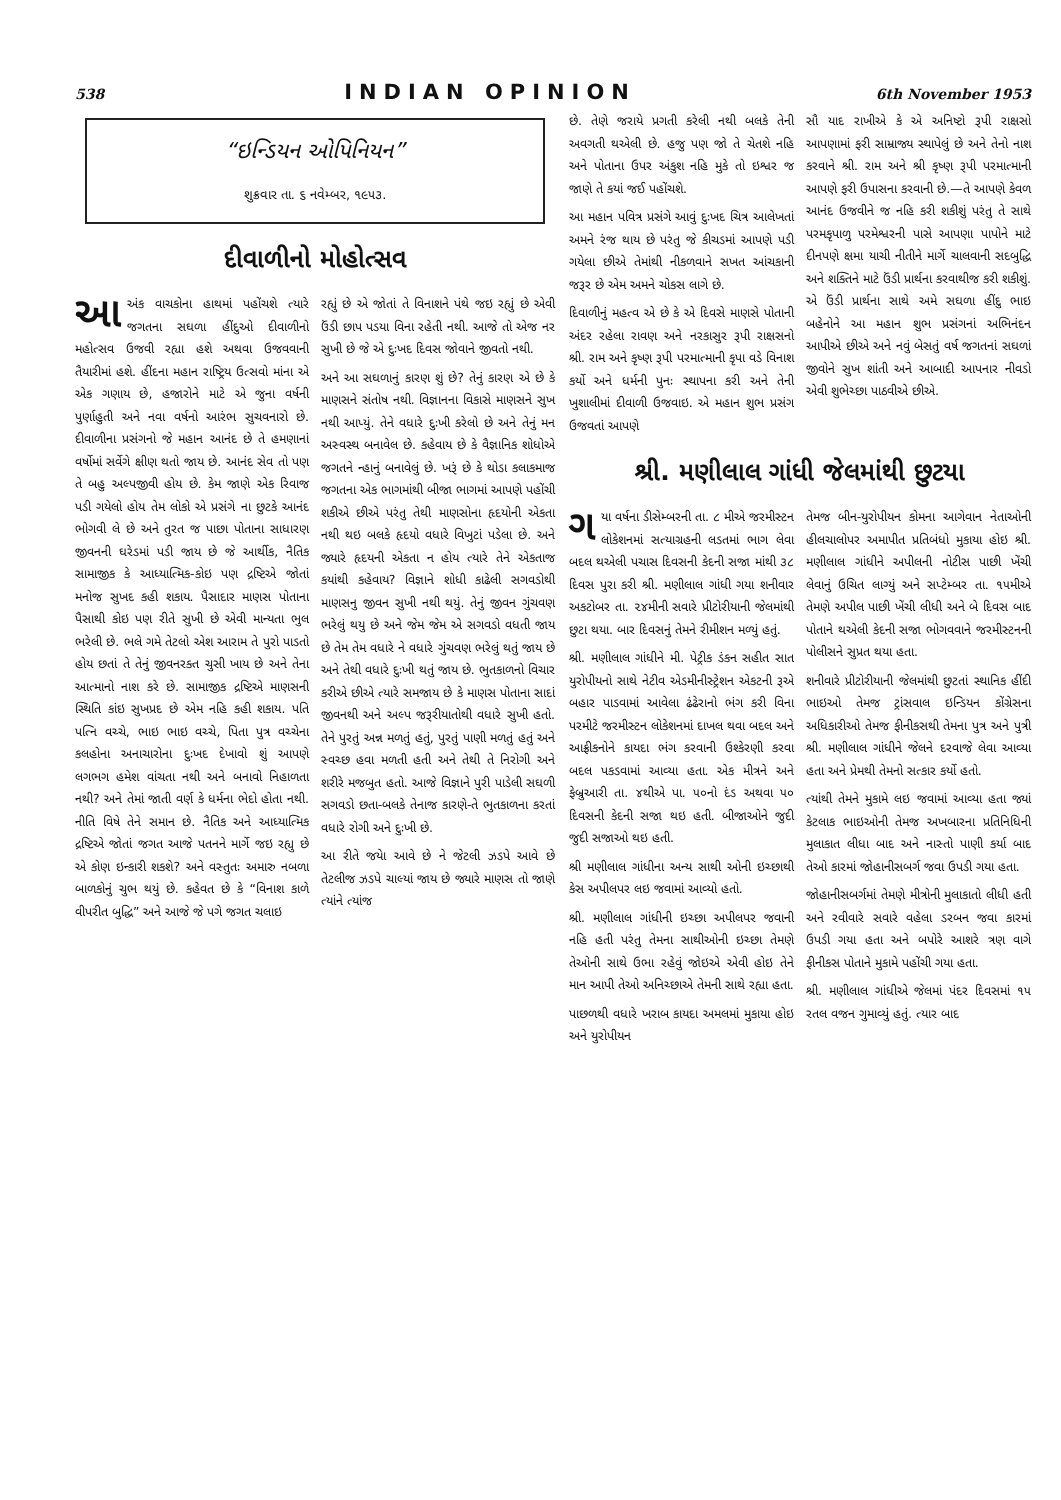538 INDIAN OPINION 6th November 1953
“ઇન્ડિયન ઓપિનિયન”
શુક્રવાર તા. ૬ નવેમ્બર, ૧૯૫૩.
દીવાળીનો મોહોત્સવ
આ અંક વાચકોના હાથમાં પહોંચશે ત્યારે જગતના સઘળા હીંદુઓ દીવાળીનો મહોત્સવ ઉજવી રહ્યા હશે અથવા ઉજવવાની તૈયારીમાં હશે. હીંદના મહાન રાષ્ટ્રિય ઉત્સવો માંના એ એક ગણાય છે, હજારોને માટે એ જુના વર્ષની પુર્ણાહુતી અને નવા વર્ષનો આરંભ સુચવનારો છે. દીવાળીના પ્રસંગનો જે મહાન આનંદ છે તે હમણાનાં વર્ષોમાં સર્વેગે ક્ષીણ થતો જાય છે. આનંદ સેવ તો પણ તે બહુ અલ્પજીવી હોય છે. કેમ જાણે એક રિવાજ પડી ગયેલો હોય તેમ લોકો એ પ્રસંગે ના છુટકે આનંદ ભોગવી લે છે અને તુરત જ પાછા પોતાના સાધારણ જીવનની ઘરેડમાં પડી જાય છે જે આર્થીક, નૈતિક સામાજીક કે આધ્યાત્મિક-કોઇ પણ દ્રષ્ટિએ જોતાં મનોજ સુખદ કહી શકાય. પૈસાદાર માણસ પોતાના પૈસાથી કોઇ પણ રીતે સુખી છે એવી માન્યતા ભુલ ભરેલી છે. ભલે ગમે તેટલો એશ આરામ તે પુરો પાડતો હોય છતાં તે તેનું જીવનરક્ત ચુસી ખાય છે અને તેના આત્માનો નાશ કરે છે. સામાજીક દ્રષ્ટિએ માણસની સ્થિતિ કાંઇ સુખપ્રદ છે એમ નહિ કહી શકાય. પતિ પત્નિ વચ્ચે, ભાઇ ભાઇ વચ્ચે, પિતા પુત્ર વચ્ચેના કલહોના અનાચારોના દુઃખદ દેખાવો શું આપણે લગભગ હમેશ વાંચતા નથી અને બનાવો નિહાળતા નથી? અને તેમાં જાતી વર્ણ કે ધર્મના ભેદો હોતા નથી. નીતિ વિષે તેને સમાન છે. નૈતિક અને આધ્યાત્મિક દ્રષ્ટિએ જોતાં જગત આજે પતનને માર્ગે જઇ રહ્યુ છે એ કોણ ઇન્કારી શકશે? અને વસ્તુતઃ અમારુ નબળા બાળકોનું ચુભ થયું છે. કહેવત છે કે “વિનાશ કાળે વીપરીત બુદ્ધિ” અને આજે જે પગે જગત ચલાઇ
રહ્યું છે એ જોતાં તે વિનાશને પંથે જઇ રહ્યું છે એવી ઉંડી છાપ પડયા વિના રહેતી નથી. આજે તો એજ નર સુખી છે જે એ દુઃખદ દિવસ જોવાને જીવતો નથી.
અને આ સઘળાનું કારણ શું છે? તેનું કારણ એ છે કે માણસને સંતોષ નથી. વિજ્ઞાનના વિકાસે માણસને સુખ નથી આપ્યું. તેને વધારે દુઃખી કરેલો છે અને તેનું મન અસ્વસ્થ બનાવેલ છે. કહેવાય છે કે વૈજ્ઞાનિક શોધોએ જગતને ન્હાનું બનાવેલું છે. ખરૂં છે કે થોડા કલાકમાજ જગતના એક ભાગમાંથી બીજા ભાગમાં આપણે પહોંચી શકીએ છીએ પરંતુ તેથી માણસોના હૃદયોની એકતા નથી થઇ બલકે હૃદયો વધારે વિખુટાં પડેલા છે. અને જ્યારે હૃદયની એકતા ન હોય ત્યારે તેને એકતાજ કયાંથી કહેવાય? વિજ્ઞાને શોધી કાઢેલી સગવડોથી માણસનુ જીવન સુખી નથી થયું. તેનું જીવન ગુંચવણ ભરેલું થયુ છે અને જેમ જેમ એ સગવડો વધતી જાય છે તેમ તેમ વધારે ને વધારે ગુંચવણ ભરેલું થતું જાય છે અને તેથી વધારે દુઃખી થતું જાય છે. ભુતકાળનો વિચાર કરીએ છીએ ત્યારે સમજાય છે કે માણસ પોતાના સાદાં જીવનથી અને અલ્પ જરૂરીયાતોથી વધારે સુખી હતો. તેને પુરતું અન્ન મળતું હતું, પુરતું પાણી મળતું હતું અને સ્વચ્છ હવા મળતી હતી અને તેથી તે નિરોગી અને શરીરે મજબુત હતો. આજે વિજ્ઞાને પુરી પાડેલી સઘળી સગવડો છતા-બલકે તેનાજ કારણે-તે ભુતકાળના કરતાં વધારે રોગી અને દુઃખી છે.
આ રીતે જયેા આવે છે ને જેટલી ઝડપે આવે છે તેટલીજ ઝડપે ચાલ્યાં જાય છે જ્યારે માણસ તો જાણે ત્યાંને ત્યાંજ
છે. તેણે જરાયે પ્રગતી કરેલી નથી બલકે તેની અવગતી થએલી છે. હજુ પણ જો તે ચેતશે નહિ અને પોતાના ઉપર અંકુશ નહિ મુકે તો ઇશ્વર જ જાણે તે કયાં જઈ પહોંચશે.
આ મહાન પવિત્ર પ્રસંગે આવું દુઃખદ ચિત્ર આલેખતાં અમને રંજ થાય છે પરંતુ જે કીચડમાં આપણે પડી ગયેલા છીએ તેમાંથી નીકળવાને સખત આંચકાની જરૂર છે એમ અમને ચોકસ લાગે છે.
દિવાળીનું મહત્વ એ છે કે એ દિવસે માણસે પોતાની અંદર રહેલા રાવણ અને નરકાસુર રૂપી રાક્ષસનો શ્રી. રામ અને કૃષ્ણ રૂપી પરમાત્માની કૃપા વડે વિનાશ કર્યો અને ધર્મની પુનઃ સ્થાપના કરી અને તેની ખુશાલીમાં દીવાળી ઉજવાઇ. એ મહાન શુભ પ્રસંગ ઉજવતાં આપણે
સૌ યાદ રાખીએ કે એ અનિષ્ટો રૂપી રાક્ષસો આપણામાં ફરી સામ્રાજ્ય સ્થાપેલું છે અને તેનો નાશ કરવાને શ્રી. રામ અને શ્રી કૃષ્ણ રૂપી પરમાત્માની આપણે ફરી ઉપાસના કરવાની છે.—તે આપણે કેવળ આનંદ ઉજવીને જ નહિ કરી શકીશું પરંતુ તે સાથે પરમકૃપાળુ પરમેશ્વરની પાસે આપણા પાપોને માટે દીનપણે ક્ષમા યાચી નીતીને માર્ગે ચાલવાની સદબુદ્ધિ અને શક્તિને માટે ઉંડી પ્રાર્થના કરવાથીજ કરી શકીશું. એ ઉંડી પ્રાર્થના સાથે અમે સઘળા હીંદુ ભાઇ બહેનોને આ મહાન શુભ પ્રસંગનાં અભિનંદન આપીએ છીએ અને નવું બેસતું વર્ષ જગતનાં સઘળાં જીવોને સુખ શાંતી અને આબાદી આપનાર નીવડો એવી શુભેચ્છા પાઠવીએ છીએ.
શ્રી. મણીલાલ ગાંધી જેલમાંથી છુટયા
ગયા વર્ષના ડીસેમ્બરની તા. ૮ મીએ જરમીસ્ટન લોકેશનમાં સત્યાગ્રહની લડતમાં ભાગ લેવા બદલ થએલી પચાસ દિવસની કેદની સજા માંથી ૩૮ દિવસ પુરા કરી શ્રી. મણીલાલ ગાંધી ગયા શનીવાર અકટોબર તા. ૨૪મીની સવારે પ્રીટોરીયાની જેલમાંથી છુટા થયા. બાર દિવસનું તેમને રીમીશન મળ્યું હતું.
શ્રી. મણીલાલ ગાંધીને મી. પેટ્રીક ડંકન સહીત સાત યુરોપીયનો સાથે નેટીવ એડમીનીસ્ટ્રેશન એકટની રૂએ બહાર પાડવામાં આવેલા ઢંઢેરાનો ભંગ કરી વિના પરમીટે જરમીસ્ટન લોકેશનમાં દાખલ થવા બદલ અને આફ્રીકનોને કાયદા ભંગ કરવાની ઉશ્કેરણી કરવા બદલ પકડવામાં આવ્યા હતા. એક મીત્રને અને ફેબ્રુઆરી તા. ૪થીએ પા. ૫૦નો દંડ અથવા ૫૦ દિવસની કેદની સજા થઇ હતી. બીજાઓને જુદી જુદી સજાઓ થઇ હતી.
શ્રી મણીલાલ ગાંધીના અન્ય સાથી ઓની ઇચ્છાથી કેસ અપીલપર લઇ જવામાં આવ્યો હતો.
શ્રી. મણીલાલ ગાંધીની ઇચ્છા અપીલપર જવાની નહિ હતી પરંતુ તેમના સાથીઓની ઇચ્છા તેમણે તેઓની સાથે ઉભા રહેવું જોઇએ એવી હોઇ તેને માન આપી તેઓ અનિચ્છાએ તેમની સાથે રહ્યા હતા.
પાછળથી વધારે ખરાબ કાયદા અમલમાં મુકાયા હોઇ અને યુરોપીયન
તેમજ બીન-યુરોપીયન કોમના આગેવાન નેતાઓની હીલચાલોપર અમાપીત પ્રતિબંધો મુકાયા હોઇ શ્રી. મણીલાલ ગાંધીને અપીલની નોટીસ પાછી ખેંચી લેવાનું ઉચિત લાગ્યું અને સપ્ટેમ્બર તા. ૧૫મીએ તેમણે અપીલ પાછી ખેંચી લીધી અને બે દિવસ બાદ પોતાને થએલી કેદની સજા ભોગવવાને જરમીસ્ટનની પોલીસને સુપ્રત થયા હતા.
શનીવારે પ્રીટોરીયાની જેલમાંથી છુટતાં સ્થાનિક હીંદી ભાઇઓ તેમજ ટ્રાંસવાલ ઇન્ડિયન કોંગ્રેસના અધિકારીઓ તેમજ ફીનીકસથી તેમના પુત્ર અને પુત્રી શ્રી. મણીલાલ ગાંધીને જેલને દરવાજે લેવા આવ્યા હતા અને પ્રેમથી તેમનો સત્કાર કર્યો હતો.
ત્યાંથી તેમને મુકામે લઇ જવામાં આવ્યા હતા જ્યાં કેટલાક ભાઇઓની તેમજ અખબારના પ્રતિનિધિની મુલાકાત લીધા બાદ અને નાસ્તો પાણી કર્યા બાદ તેઓ કારમાં જોહાનીસબર્ગ જવા ઉપડી ગયા હતા.
જોહાનીસબર્ગમાં તેમણે મીત્રોની મુલાકાતો લીધી હતી અને રવીવારે સવારે વહેલા ડરબન જવા કારમાં ઉપડી ગયા હતા અને બપોરે આશરે ત્રણ વાગે ફીનીકસ પોતાને મુકામે પહોંચી ગયા હતા.
શ્રી. મણીલાલ ગાંધીએ જેલમાં પંદર દિવસમાં ૧૫ રતલ વજન ગુમાવ્યું હતું. ત્યાર બાદ